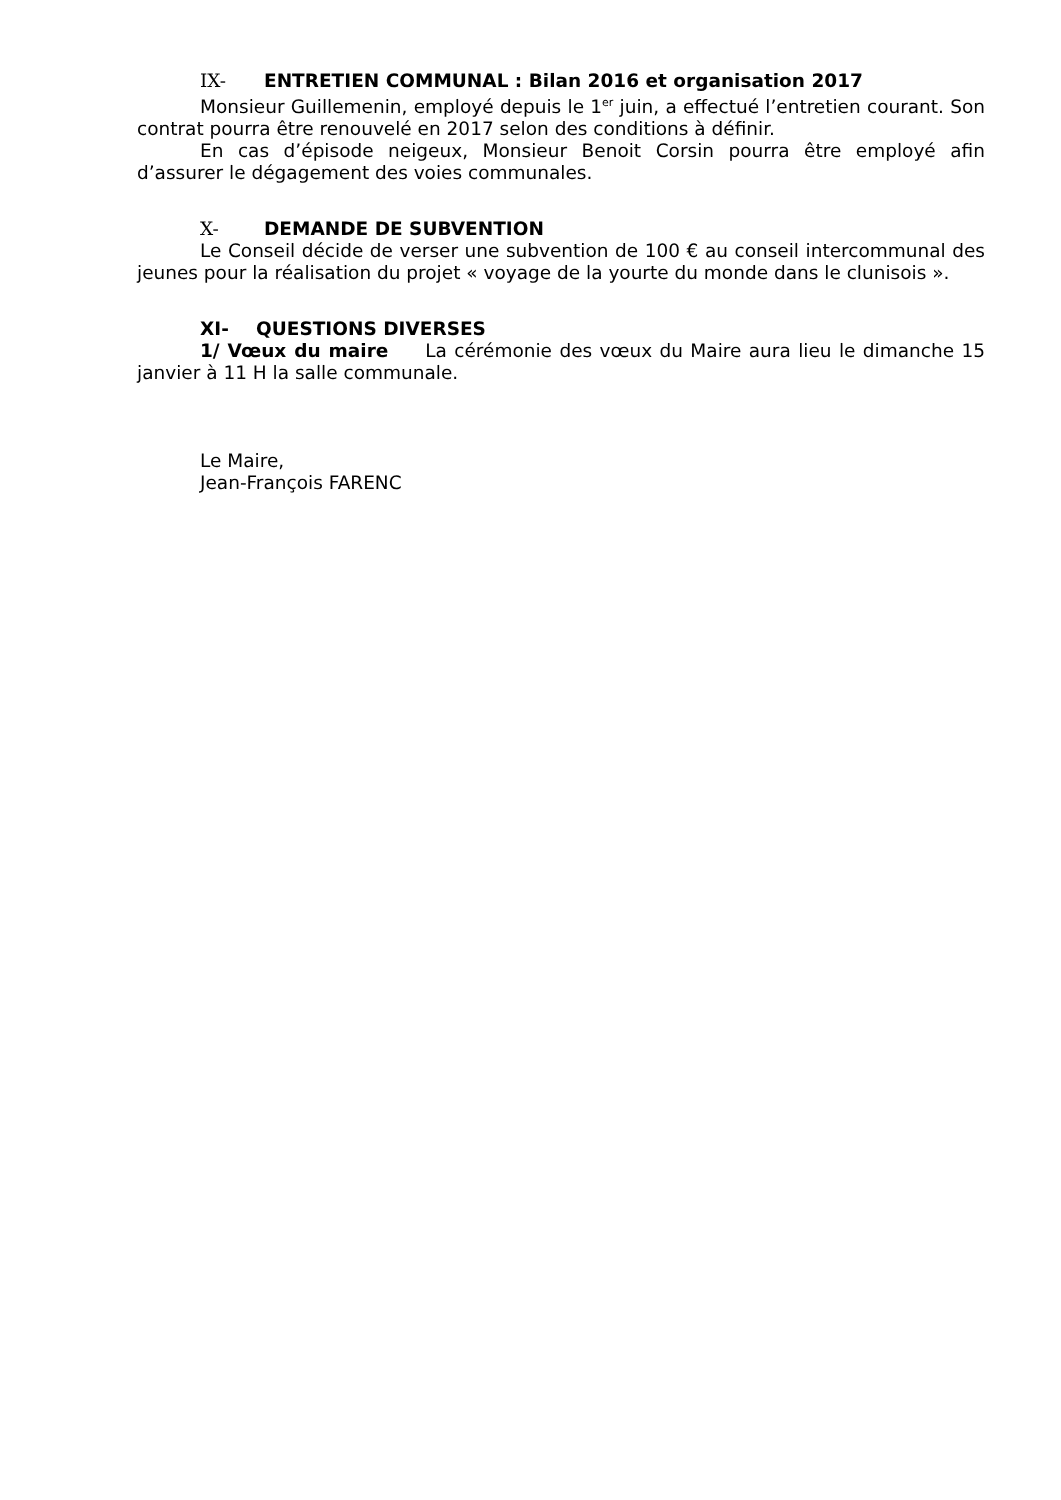IX- ENTRETIEN COMMUNAL : Bilan 2016 et organisation 2017
Monsieur Guillemenin, employé depuis le 1<sup>er</sup> juin, a effectué l’entretien courant. Son contrat pourra être renouvelé en 2017 selon des conditions à définir.
En cas d’épisode neigeux, Monsieur Benoit Corsin pourra être employé afin d’assurer le dégagement des voies communales.
X- DEMANDE DE SUBVENTION
Le Conseil décide de verser une subvention de 100 € au conseil intercommunal des jeunes pour la réalisation du projet « voyage de la yourte du monde dans le clunisois ».
XI- QUESTIONS DIVERSES
1/ Vœux du maire La cérémonie des vœux du Maire aura lieu le dimanche 15 janvier à 11 H la salle communale.
Le Maire,
Jean-François FARENC